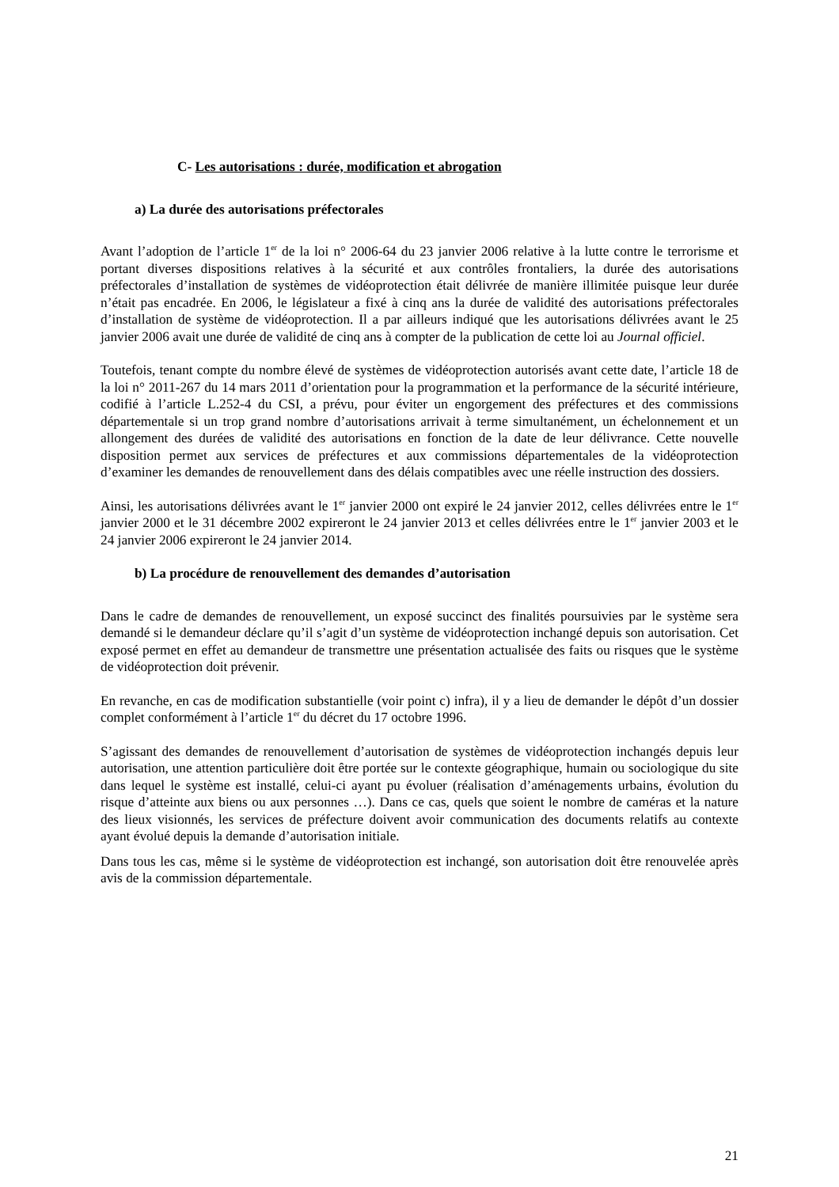C- Les autorisations : durée, modification et abrogation
a) La durée des autorisations préfectorales
Avant l’adoption de l’article 1<sup>er</sup> de la loi n° 2006-64 du 23 janvier 2006 relative à la lutte contre le terrorisme et portant diverses dispositions relatives à la sécurité et aux contrôles frontaliers, la durée des autorisations préfectorales d’installation de systèmes de vidéoprotection était délivrée de manière illimitée puisque leur durée n’était pas encadrée. En 2006, le législateur a fixé à cinq ans la durée de validité des autorisations préfectorales d’installation de système de vidéoprotection. Il a par ailleurs indiqué que les autorisations délivrées avant le 25 janvier 2006 avait une durée de validité de cinq ans à compter de la publication de cette loi au Journal officiel.
Toutefois, tenant compte du nombre élevé de systèmes de vidéoprotection autorisés avant cette date, l’article 18 de la loi n° 2011-267 du 14 mars 2011 d’orientation pour la programmation et la performance de la sécurité intérieure, codifié à l’article L.252-4 du CSI, a prévu, pour éviter un engorgement des préfectures et des commissions départementale si un trop grand nombre d’autorisations arrivait à terme simultanément, un échelonnement et un allongement des durées de validité des autorisations en fonction de la date de leur délivrance. Cette nouvelle disposition permet aux services de préfectures et aux commissions départementales de la vidéoprotection d’examiner les demandes de renouvellement dans des délais compatibles avec une réelle instruction des dossiers.
Ainsi, les autorisations délivrées avant le 1<sup>er</sup> janvier 2000 ont expiré le 24 janvier 2012, celles délivrées entre le 1<sup>er</sup> janvier 2000 et le 31 décembre 2002 expireront le 24 janvier 2013 et celles délivrées entre le 1<sup>er</sup> janvier 2003 et le 24 janvier 2006 expireront le 24 janvier 2014.
b) La procédure de renouvellement des demandes d’autorisation
Dans le cadre de demandes de renouvellement, un exposé succinct des finalités poursuivies par le système sera demandé si le demandeur déclare qu’il s’agit d’un système de vidéoprotection inchangé depuis son autorisation. Cet exposé permet en effet au demandeur de transmettre une présentation actualisée des faits ou risques que le système de vidéoprotection doit prévenir.
En revanche, en cas de modification substantielle (voir point c) infra), il y a lieu de demander le dépôt d’un dossier complet conformément à l’article 1<sup>er</sup> du décret du 17 octobre 1996.
S’agissant des demandes de renouvellement d’autorisation de systèmes de vidéoprotection inchangés depuis leur autorisation, une attention particulière doit être portée sur le contexte géographique, humain ou sociologique du site dans lequel le système est installé, celui-ci ayant pu évoluer (réalisation d’aménagements urbains, évolution du risque d’atteinte aux biens ou aux personnes …). Dans ce cas, quels que soient le nombre de caméras et la nature des lieux visionnés, les services de préfecture doivent avoir communication des documents relatifs au contexte ayant évolué depuis la demande d’autorisation initiale.
Dans tous les cas, même si le système de vidéoprotection est inchangé, son autorisation doit être renouvelée après avis de la commission départementale.
21